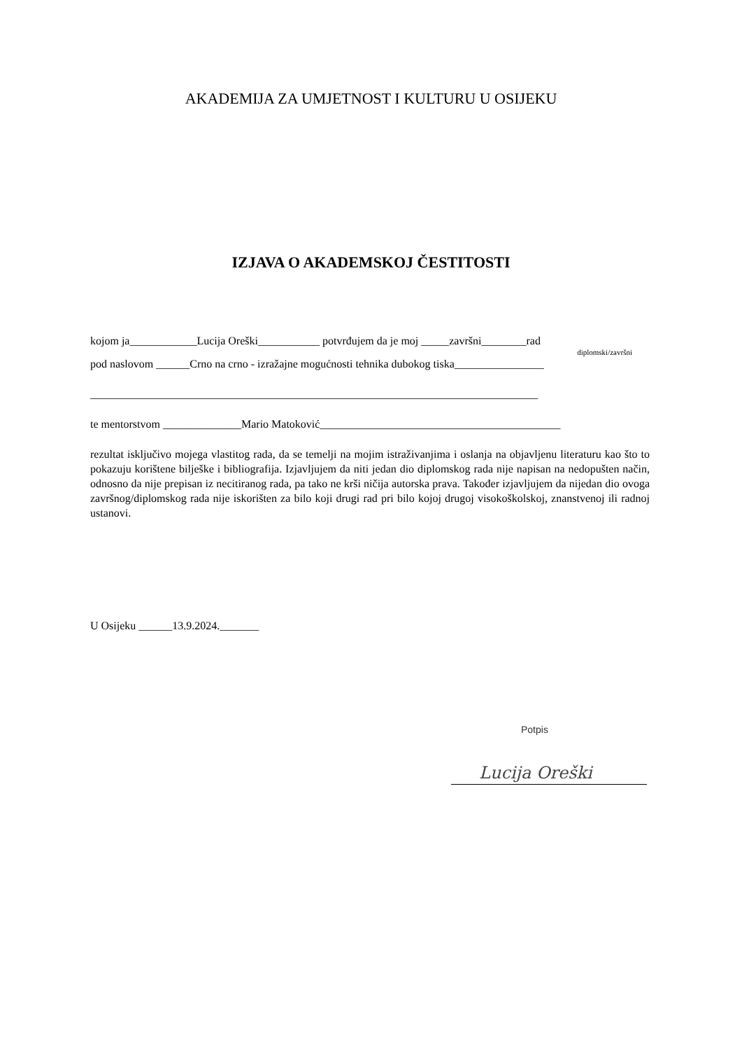AKADEMIJA ZA UMJETNOST I KULTURU U OSIJEKU
IZJAVA O AKADEMSKOJ ČESTITOSTI
kojom ja____________Lucija Oreški___________ potvrđujem da je moj _____završni________rad
diplomski/završni
pod naslovom ______Crno na crno - izražajne mogućnosti tehnika dubokog tiska________________
________________________________________________________________________________
te mentorstvom ______________Mario Matoković___________________________________________
rezultat isključivo mojega vlastitog rada, da se temelji na mojim istraživanjima i oslanja na objavljenu literaturu kao što to pokazuju korištene bilješke i bibliografija. Izjavljujem da niti jedan dio diplomskog rada nije napisan na nedopušten način, odnosno da nije prepisan iz necitiranog rada, pa tako ne krši ničija autorska prava. Također izjavljujem da nijedan dio ovoga završnog/diplomskog rada nije iskorišten za bilo koji drugi rad pri bilo kojoj drugoj visokoškolskoj, znanstvenoj ili radnoj ustanovi.
U Osijeku ______13.9.2024._______
Potpis
Lucija Oreški